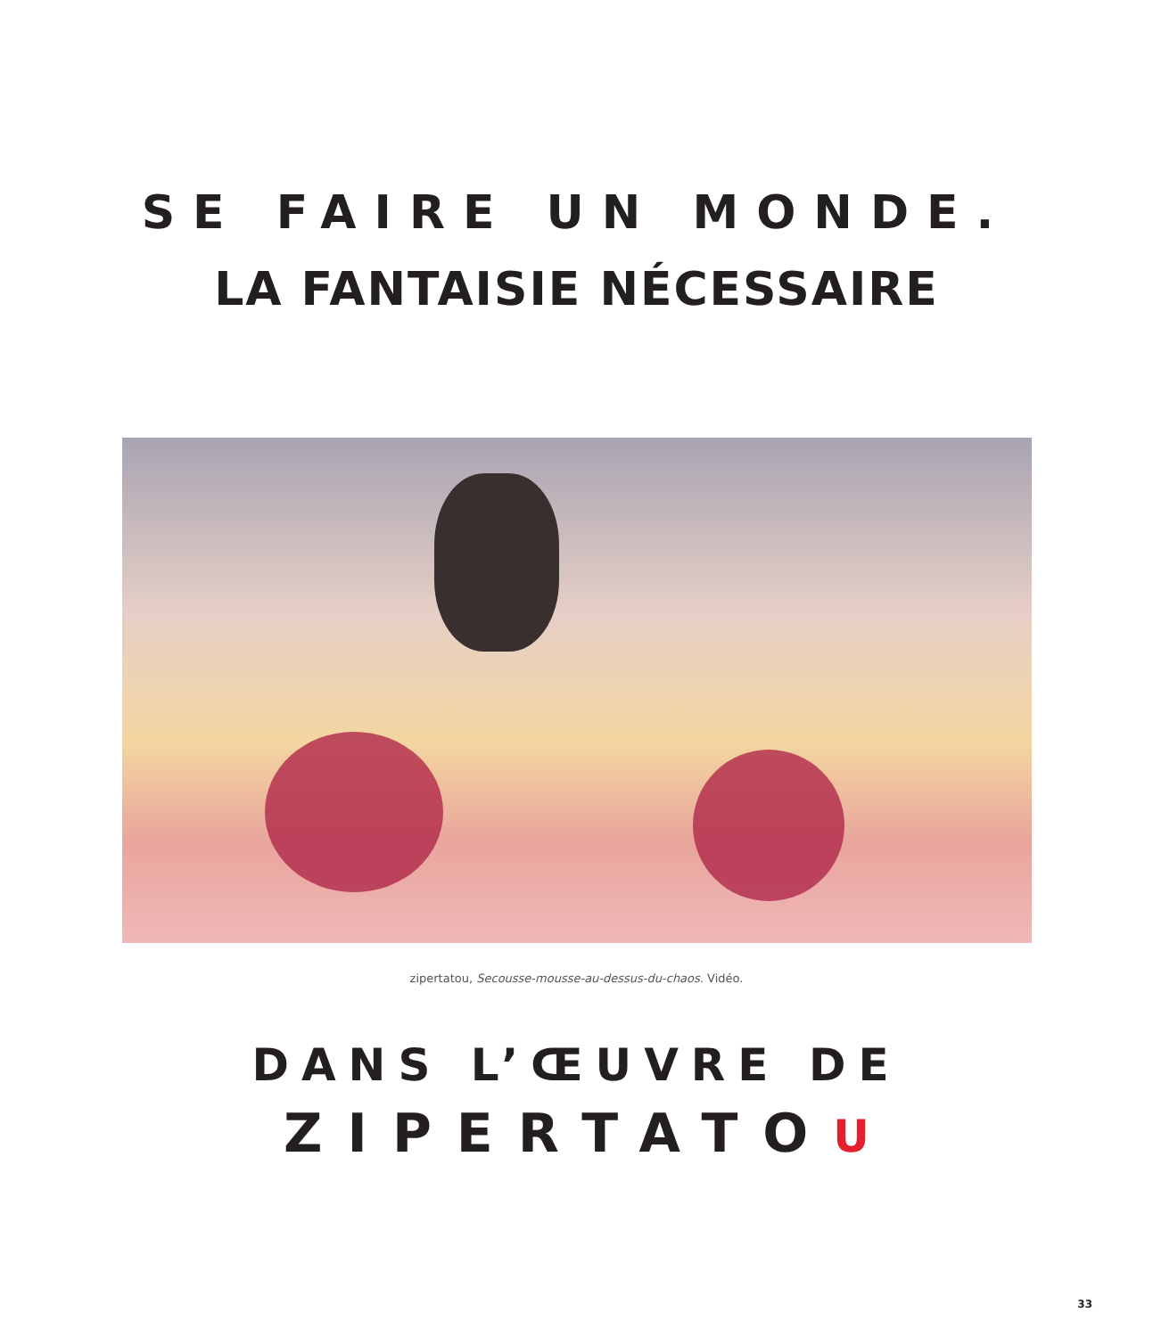SE FAIRE UN MONDE.
LA FANTAISIE NÉCESSAIRE
zipertatou, Secousse-mousse-au-dessus-du-chaos. Vidéo.
DANS L’ŒUVRE DE
ZIPERTATOU
33